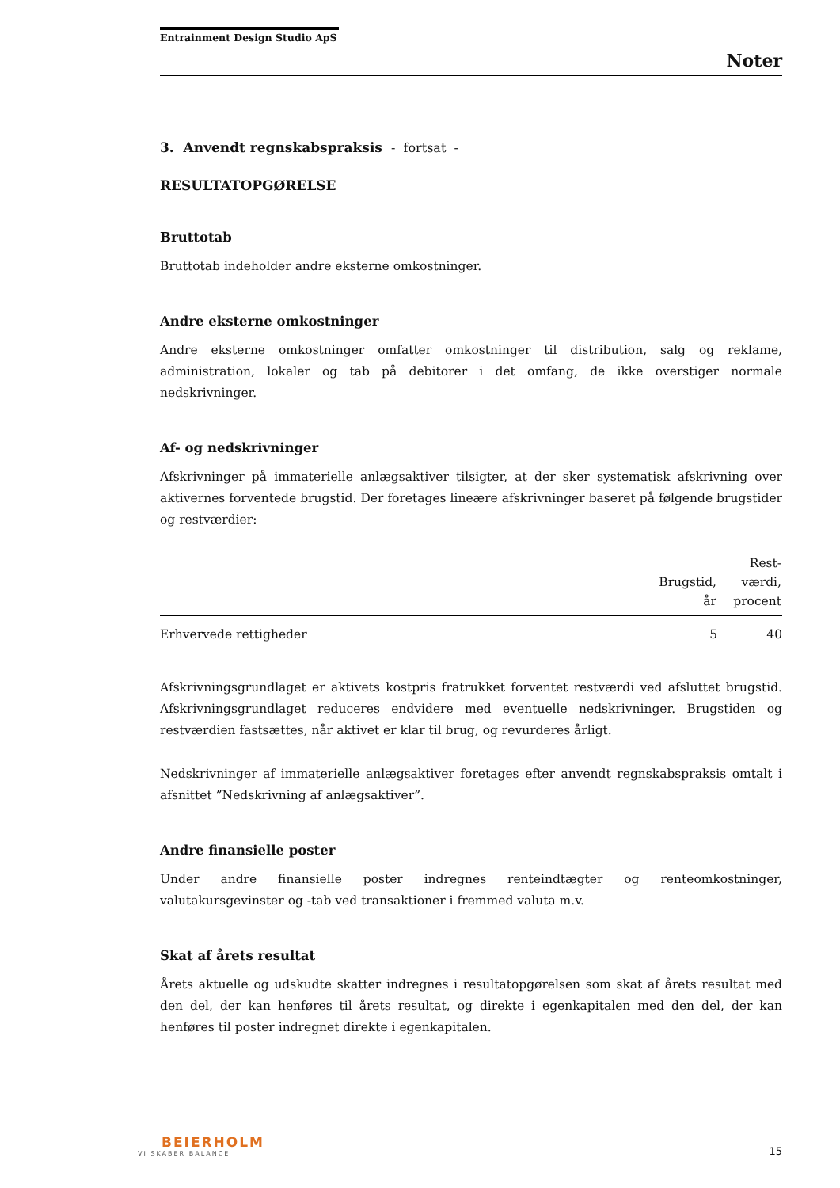Entrainment Design Studio ApS
Noter
3. Anvendt regnskabspraksis - fortsat -
RESULTATOPGØRELSE
Bruttotab
Bruttotab indeholder andre eksterne omkostninger.
Andre eksterne omkostninger
Andre eksterne omkostninger omfatter omkostninger til distribution, salg og reklame, administration, lokaler og tab på debitorer i det omfang, de ikke overstiger normale nedskrivninger.
Af- og nedskrivninger
Afskrivninger på immaterielle anlægsaktiver tilsigter, at der sker systematisk afskrivning over aktivernes forventede brugstid. Der foretages lineære afskrivninger baseret på følgende brugstider og restværdier:
| | Brugstid, år | Rest- værdi, procent |
| --- | --- | --- |
| Erhvervede rettigheder | 5 | 40 |
Afskrivningsgrundlaget er aktivets kostpris fratrukket forventet restværdi ved afsluttet brugstid. Afskrivningsgrundlaget reduceres endvidere med eventuelle nedskrivninger. Brugstiden og restværdien fastsættes, når aktivet er klar til brug, og revurderes årligt.
Nedskrivninger af immaterielle anlægsaktiver foretages efter anvendt regnskabspraksis omtalt i afsnittet ”Nedskrivning af anlægsaktiver”.
Andre finansielle poster
Under andre finansielle poster indregnes renteindtægter og renteomkostninger, valutakursgevinster og -tab ved transaktioner i fremmed valuta m.v.
Skat af årets resultat
Årets aktuelle og udskudte skatter indregnes i resultatopgørelsen som skat af årets resultat med den del, der kan henføres til årets resultat, og direkte i egenkapitalen med den del, der kan henføres til poster indregnet direkte i egenkapitalen.
BEIERHOLM
VI SKABER BALANCE
15